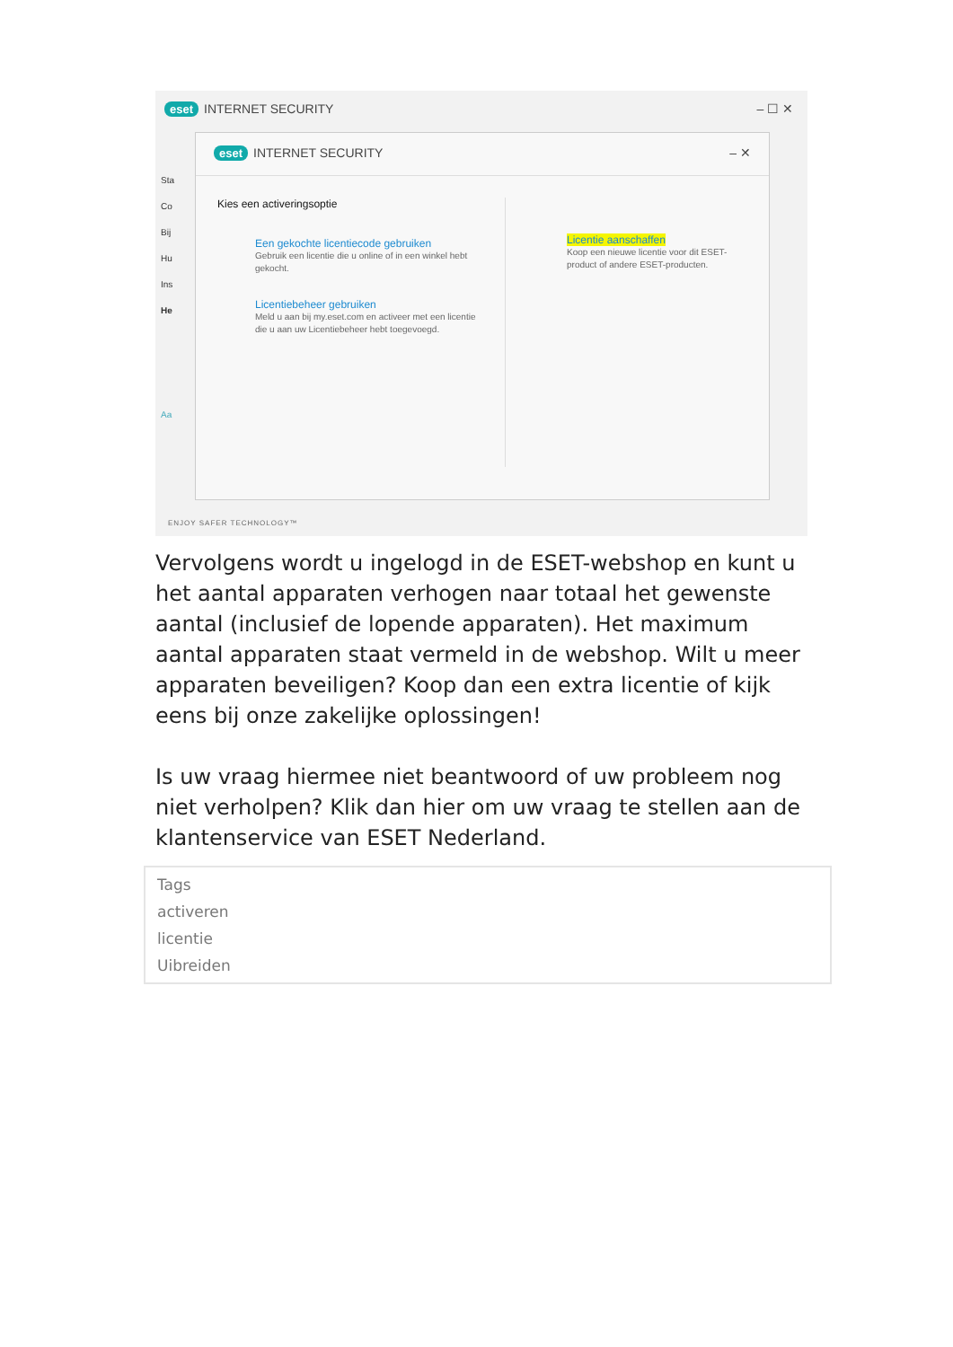eset INTERNET SECURITY – ☐ ✕
Sta
Co
Bij
Hu
Ins
He
Aa
eset INTERNET SECURITY – ✕
Kies een activeringsoptie
Een gekochte licentiecode gebruiken
Gebruik een licentie die u online of in een winkel hebt gekocht.
Licentiebeheer gebruiken
Meld u aan bij my.eset.com en activeer met een licentie die u aan uw Licentiebeheer hebt toegevoegd.
Licentie aanschaffen
Koop een nieuwe licentie voor dit ESET-
product of andere ESET-producten.
ENJOY SAFER TECHNOLOGY™
Vervolgens wordt u ingelogd in de ESET-webshop en kunt u het aantal apparaten verhogen naar totaal het gewenste aantal (inclusief de lopende apparaten). Het maximum aantal apparaten staat vermeld in de webshop. Wilt u meer apparaten beveiligen? Koop dan een extra licentie of kijk eens bij onze zakelijke oplossingen!
Is uw vraag hiermee niet beantwoord of uw probleem nog niet verholpen? Klik dan hier om uw vraag te stellen aan de klantenservice van ESET Nederland.
Tags
activeren
licentie
Uibreiden